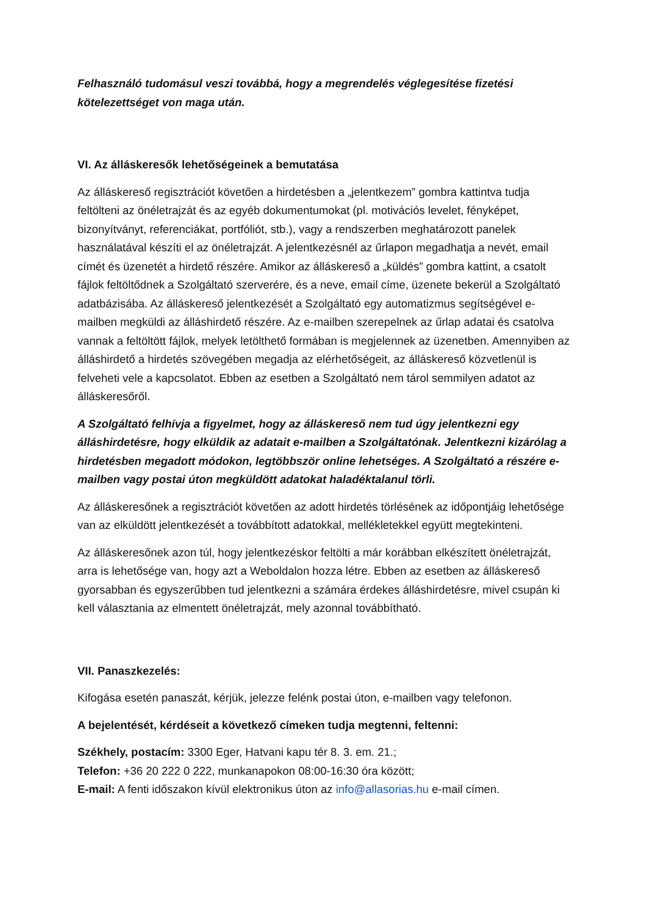Felhasználó tudomásul veszi továbbá, hogy a megrendelés véglegesítése fizetési kötelezettséget von maga után.
VI. Az álláskeresők lehetőségeinek a bemutatása
Az álláskereső regisztrációt követően a hirdetésben a „jelentkezem” gombra kattintva tudja feltölteni az önéletrajzát és az egyéb dokumentumokat (pl. motivációs levelet, fényképet, bizonyítványt, referenciákat, portfóliót, stb.), vagy a rendszerben meghatározott panelek használatával készíti el az önéletrajzát. A jelentkezésnél az űrlapon megadhatja a nevét, email címét és üzenetét a hirdető részére. Amikor az álláskereső a „küldés” gombra kattint, a csatolt fájlok feltöltődnek a Szolgáltató szerverére, és a neve, email címe, üzenete bekerül a Szolgáltató adatbázisába. Az álláskereső jelentkezését a Szolgáltató egy automatizmus segítségével e-mailben megküldi az álláshirdető részére. Az e-mailben szerepelnek az űrlap adatai és csatolva vannak a feltöltött fájlok, melyek letölthető formában is megjelennek az üzenetben. Amennyiben az álláshirdető a hirdetés szövegében megadja az elérhetőségeit, az álláskereső közvetlenül is felveheti vele a kapcsolatot. Ebben az esetben a Szolgáltató nem tárol semmilyen adatot az álláskeresőről.
A Szolgáltató felhívja a figyelmet, hogy az álláskereső nem tud úgy jelentkezni egy álláshirdetésre, hogy elküldik az adatait e-mailben a Szolgáltatónak. Jelentkezni kizárólag a hirdetésben megadott módokon, legtöbbször online lehetséges. A Szolgáltató a részére e-mailben vagy postai úton megküldött adatokat haladéktalanul törli.
Az álláskeresőnek a regisztrációt követően az adott hirdetés törlésének az időpontjáig lehetősége van az elküldött jelentkezését a továbbított adatokkal, mellékletekkel együtt megtekinteni.
Az álláskeresőnek azon túl, hogy jelentkezéskor feltölti a már korábban elkészített önéletrajzát, arra is lehetősége van, hogy azt a Weboldalon hozza létre. Ebben az esetben az álláskereső gyorsabban és egyszerűbben tud jelentkezni a számára érdekes álláshirdetésre, mivel csupán ki kell választania az elmentett önéletrajzát, mely azonnal továbbítható.
VII. Panaszkezelés:
Kifogása esetén panaszát, kérjük, jelezze felénk postai úton, e-mailben vagy telefonon.
A bejelentését, kérdéseit a következő címeken tudja megtenni, feltenni:
Székhely, postacím: 3300 Eger, Hatvani kapu tér 8. 3. em. 21.;
Telefon: +36 20 222 0 222, munkanapokon 08:00-16:30 óra között;
E-mail: A fenti időszakon kívül elektronikus úton az info@allasorias.hu e-mail címen.